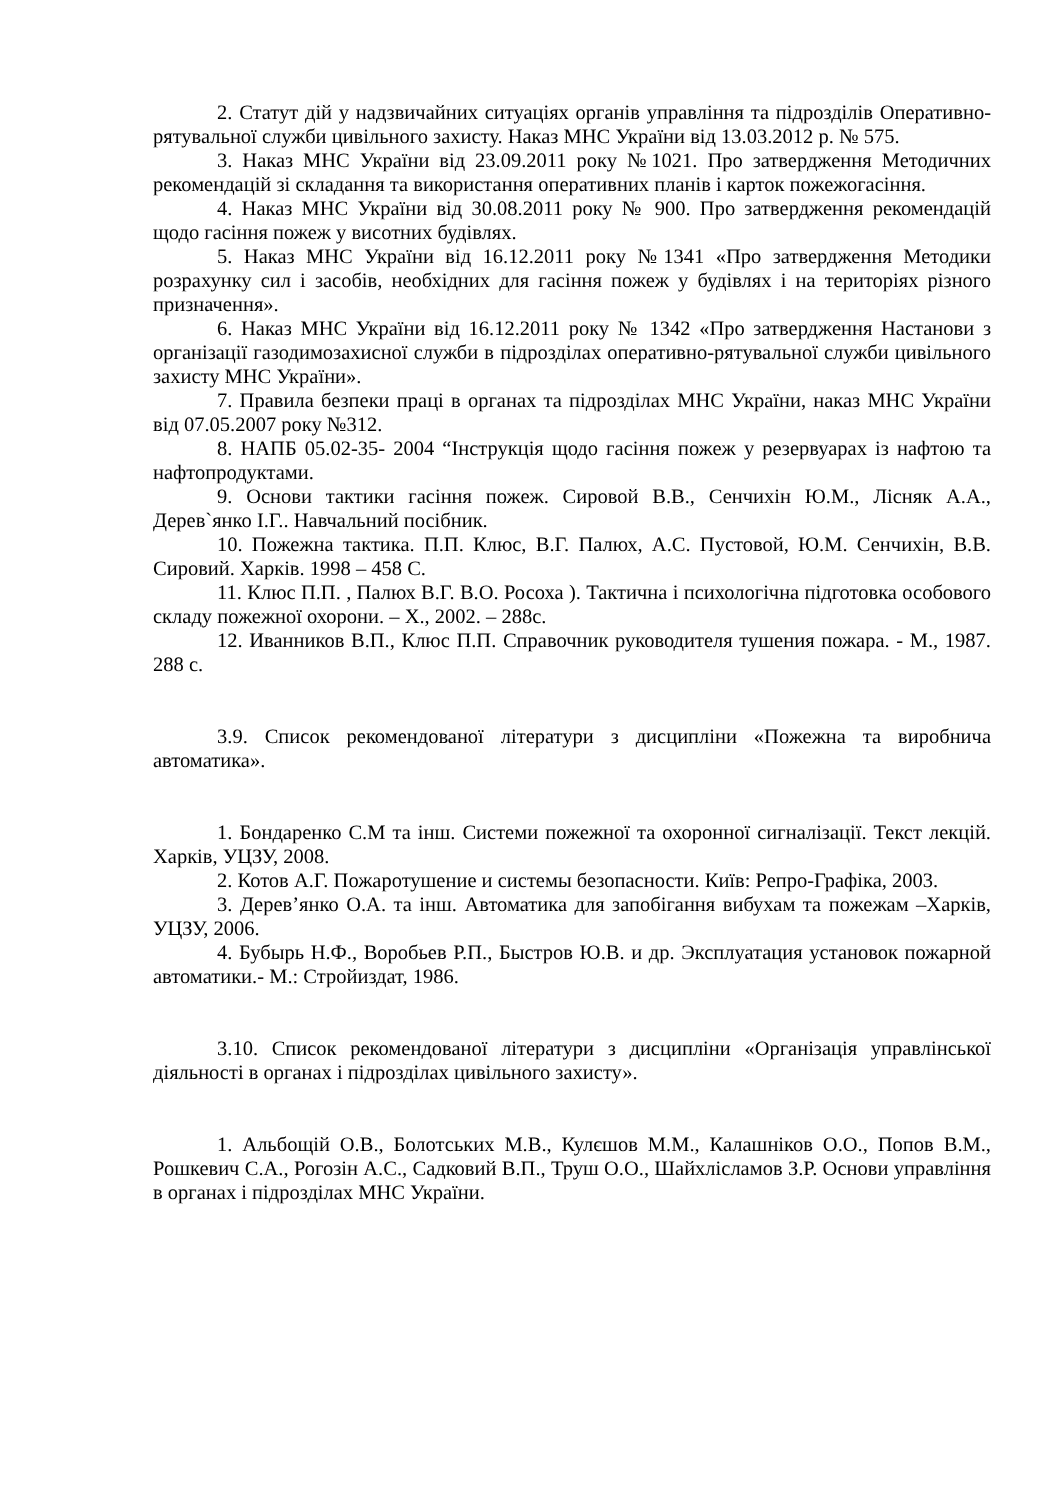2. Статут дій у надзвичайних ситуаціях органів управління та підрозділів Оперативно-рятувальної служби цивільного захисту. Наказ МНС України від 13.03.2012 р. № 575.
3. Наказ МНС України від 23.09.2011 року №1021. Про затвердження Методичних рекомендацій зі складання та використання оперативних планів і карток пожежогасіння.
4. Наказ МНС України від 30.08.2011 року № 900. Про затвердження рекомендацій щодо гасіння пожеж у висотних будівлях.
5. Наказ МНС України від 16.12.2011 року №1341 «Про затвердження Методики розрахунку сил і засобів, необхідних для гасіння пожеж у будівлях і на територіях різного призначення».
6. Наказ МНС України від 16.12.2011 року № 1342 «Про затвердження Настанови з організації газодимозахисної служби в підрозділах оперативно-рятувальної служби цивільного захисту МНС України».
7. Правила безпеки праці в органах та підрозділах МНС України, наказ МНС України від 07.05.2007 року №312.
8. НАПБ 05.02-35- 2004 “Інструкція щодо гасіння пожеж у резервуарах із нафтою та нафтопродуктами.
9. Основи тактики гасіння пожеж. Сировой В.В., Сенчихін Ю.М., Лісняк А.А., Дерев`янко І.Г.. Навчальний посібник.
10. Пожежна тактика. П.П. Клюс, В.Г. Палюх, А.С. Пустовой, Ю.М. Сенчихін, В.В. Сировий. Харків. 1998 – 458 С.
11. Клюс П.П. , Палюх В.Г. В.О. Росоха ). Тактична і психологічна підготовка особового складу пожежної охорони. – Х., 2002. – 288с.
12. Иванников В.П., Клюс П.П. Справочник руководителя тушения пожара. - М., 1987. 288 с.
3.9. Список рекомендованої літератури з дисципліни «Пожежна та виробнича автоматика».
1. Бондаренко С.М та інш. Системи пожежної та охоронної сигналізації. Текст лекцій. Харків, УЦЗУ, 2008.
2. Котов А.Г. Пожаротушение и системы безопасности. Київ: Репро-Графіка, 2003.
3. Дерев’янко О.А. та інш. Автоматика для запобігання вибухам та пожежам –Харків, УЦЗУ, 2006.
4. Бубырь Н.Ф., Воробьев Р.П., Быстров Ю.В. и др. Эксплуатация установок пожарной автоматики.- М.: Стройиздат, 1986.
3.10. Список рекомендованої літератури з дисципліни «Організація управлінської діяльності в органах і підрозділах цивільного захисту».
1. Альбощій О.В., Болотських М.В., Кулєшов М.М., Калашніков О.О., Попов В.М., Рошкевич С.А., Рогозін А.С., Садковий В.П., Труш О.О., Шайхлісламов З.Р. Основи управління в органах і підрозділах МНС України.